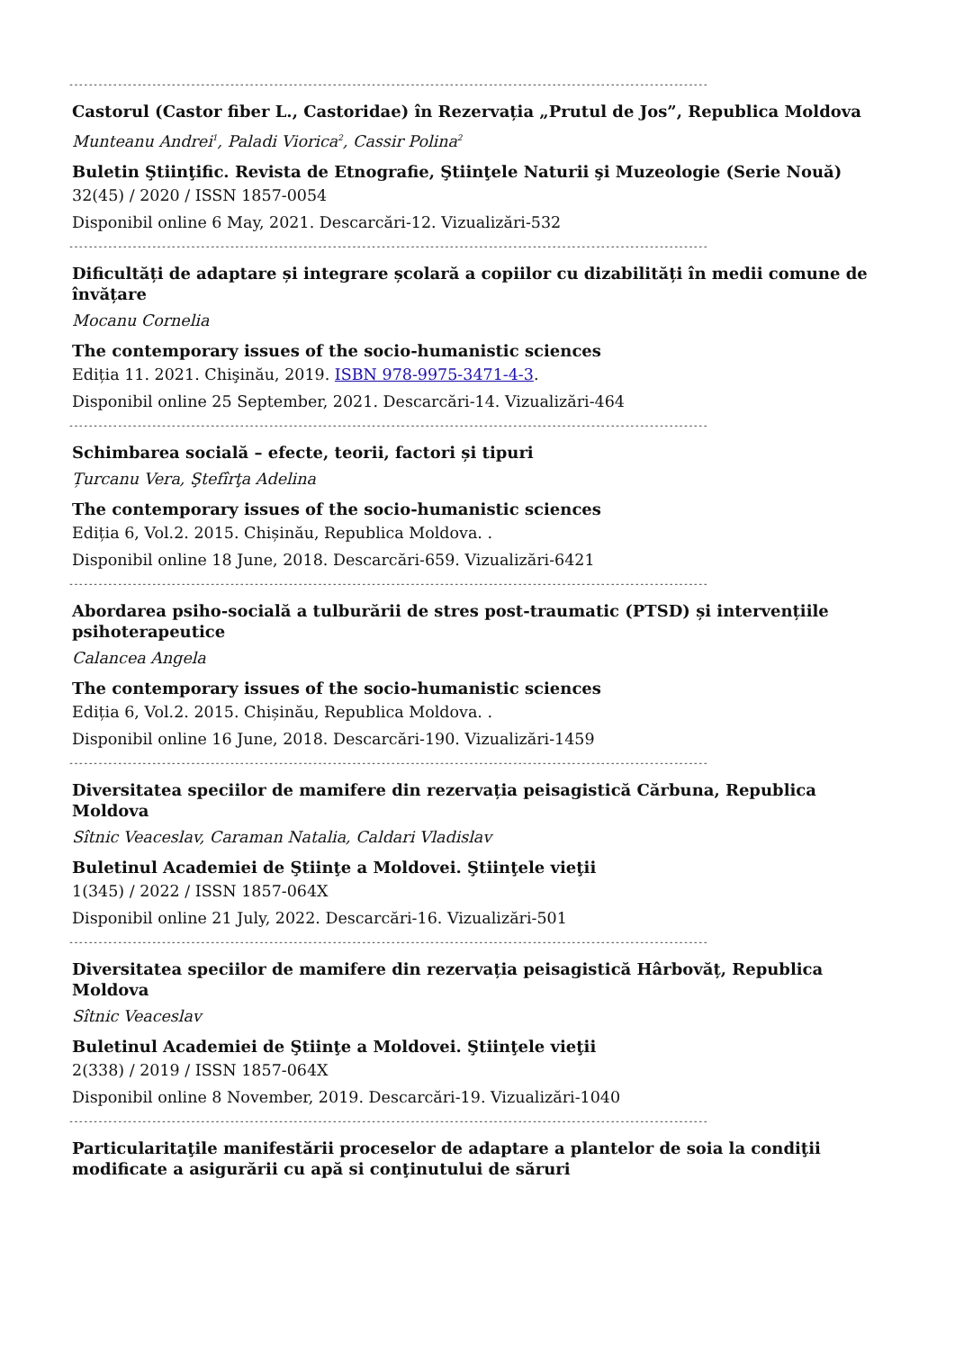-----------------------------------------------------------------------------------------------------------------------------------
Castorul (Castor fiber L., Castoridae) în Rezervația „Prutul de Jos”, Republica Moldova
Munteanu Andrei<sup>1</sup>, Paladi Viorica<sup>2</sup>, Cassir Polina<sup>2</sup>
Buletin Ştiinţific. Revista de Etnografie, Ştiinţele Naturii şi Muzeologie (Serie Nouă)
32(45) / 2020 / ISSN 1857-0054
Disponibil online 6 May, 2021. Descarcări-12. Vizualizări-532
-----------------------------------------------------------------------------------------------------------------------------------
Dificultăți de adaptare și integrare școlară a copiilor cu dizabilități în medii comune de învățare
Mocanu Cornelia
The contemporary issues of the socio-humanistic sciences
Ediția 11. 2021. Chişinău, 2019. ISBN 978-9975-3471-4-3.
Disponibil online 25 September, 2021. Descarcări-14. Vizualizări-464
-----------------------------------------------------------------------------------------------------------------------------------
Schimbarea socială – efecte, teorii, factori și tipuri
Țurcanu Vera, Ştefîrţa Adelina
The contemporary issues of the socio-humanistic sciences
Ediția 6, Vol.2. 2015. Chișinău, Republica Moldova. .
Disponibil online 18 June, 2018. Descarcări-659. Vizualizări-6421
-----------------------------------------------------------------------------------------------------------------------------------
Abordarea psiho-socială a tulburării de stres post-traumatic (PTSD) și intervențiile psihoterapeutice
Calancea Angela
The contemporary issues of the socio-humanistic sciences
Ediția 6, Vol.2. 2015. Chișinău, Republica Moldova. .
Disponibil online 16 June, 2018. Descarcări-190. Vizualizări-1459
-----------------------------------------------------------------------------------------------------------------------------------
Diversitatea speciilor de mamifere din rezervația peisagistică Cărbuna, Republica Moldova
Sîtnic Veaceslav, Caraman Natalia, Caldari Vladislav
Buletinul Academiei de Ştiinţe a Moldovei. Ştiinţele vieţii
1(345) / 2022 / ISSN 1857-064X
Disponibil online 21 July, 2022. Descarcări-16. Vizualizări-501
-----------------------------------------------------------------------------------------------------------------------------------
Diversitatea speciilor de mamifere din rezervația peisagistică Hârbovăț, Republica Moldova
Sîtnic Veaceslav
Buletinul Academiei de Ştiinţe a Moldovei. Ştiinţele vieţii
2(338) / 2019 / ISSN 1857-064X
Disponibil online 8 November, 2019. Descarcări-19. Vizualizări-1040
-----------------------------------------------------------------------------------------------------------------------------------
Particularitaţile manifestării proceselor de adaptare a plantelor de soia la condiţii modificate a asigurării cu apă si conţinutului de săruri